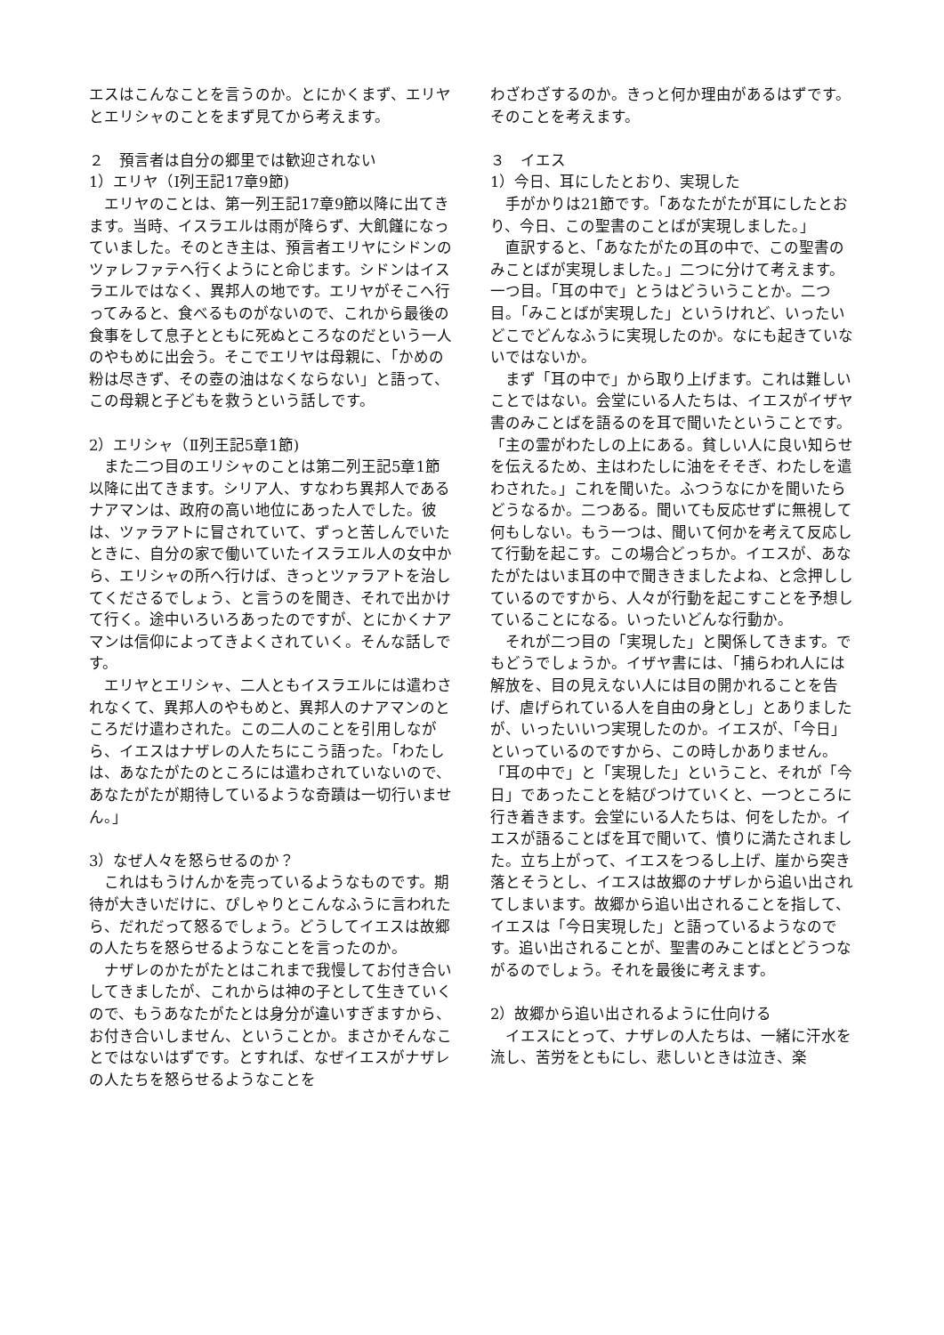エスはこんなことを言うのか。とにかくまず、エリヤとエリシャのことをまず見てから考えます。
２　預言者は自分の郷里では歓迎されない
1）エリヤ（Ⅰ列王記17章9節)
　エリヤのことは、第一列王記17章9節以降に出てきます。当時、イスラエルは雨が降らず、大飢饉になっていました。そのとき主は、預言者エリヤにシドンのツァレファテへ行くようにと命じます。シドンはイスラエルではなく、異邦人の地です。エリヤがそこへ行ってみると、食べるものがないので、これから最後の食事をして息子とともに死ぬところなのだという一人のやもめに出会う。そこでエリヤは母親に、「かめの粉は尽きず、その壺の油はなくならない」と語って、この母親と子どもを救うという話しです。
2）エリシャ（Ⅱ列王記5章1節)
　また二つ目のエリシャのことは第二列王記5章1節以降に出てきます。シリア人、すなわち異邦人であるナアマンは、政府の高い地位にあった人でした。彼は、ツァラアトに冒されていて、ずっと苦しんでいたときに、自分の家で働いていたイスラエル人の女中から、エリシャの所へ行けば、きっとツァラアトを治してくださるでしょう、と言うのを聞き、それで出かけて行く。途中いろいろあったのですが、とにかくナアマンは信仰によってきよくされていく。そんな話しです。
　エリヤとエリシャ、二人ともイスラエルには遣わされなくて、異邦人のやもめと、異邦人のナアマンのところだけ遣わされた。この二人のことを引用しながら、イエスはナザレの人たちにこう語った。「わたしは、あなたがたのところには遣わされていないので、あなたがたが期待しているような奇蹟は一切行いません。」
3）なぜ人々を怒らせるのか？
　これはもうけんかを売っているようなものです。期待が大きいだけに、ぴしゃりとこんなふうに言われたら、だれだって怒るでしょう。どうしてイエスは故郷の人たちを怒らせるようなことを言ったのか。
　ナザレのかたがたとはこれまで我慢してお付き合いしてきましたが、これからは神の子として生きていくので、もうあなたがたとは身分が違いすぎますから、お付き合いしません、ということか。まさかそんなことではないはずです。とすれば、なぜイエスがナザレの人たちを怒らせるようなことを
わざわざするのか。きっと何か理由があるはずです。そのことを考えます。
３　イエス
1）今日、耳にしたとおり、実現した
　手がかりは21節です。「あなたがたが耳にしたとおり、今日、この聖書のことばが実現しました。」
　直訳すると、「あなたがたの耳の中で、この聖書のみことばが実現しました。」二つに分けて考えます。一つ目。「耳の中で」とうはどういうことか。二つ目。「みことばが実現した」というけれど、いったいどこでどんなふうに実現したのか。なにも起きていないではないか。
　まず「耳の中で」から取り上げます。これは難しいことではない。会堂にいる人たちは、イエスがイザヤ書のみことばを語るのを耳で聞いたということです。「主の霊がわたしの上にある。貧しい人に良い知らせを伝えるため、主はわたしに油をそそぎ、わたしを遣わされた。」これを聞いた。ふつうなにかを聞いたらどうなるか。二つある。聞いても反応せずに無視して何もしない。もう一つは、聞いて何かを考えて反応して行動を起こす。この場合どっちか。イエスが、あなたがたはいま耳の中で聞ききましたよね、と念押ししているのですから、人々が行動を起こすことを予想していることになる。いったいどんな行動か。
　それが二つ目の「実現した」と関係してきます。でもどうでしょうか。イザヤ書には、「捕らわれ人には解放を、目の見えない人には目の開かれることを告げ、虐げられている人を自由の身とし」とありましたが、いったいいつ実現したのか。イエスが、「今日」といっているのですから、この時しかありません。「耳の中で」と「実現した」ということ、それが「今日」であったことを結びつけていくと、一つところに行き着きます。会堂にいる人たちは、何をしたか。イエスが語ることばを耳で聞いて、憤りに満たされました。立ち上がって、イエスをつるし上げ、崖から突き落とそうとし、イエスは故郷のナザレから追い出されてしまいます。故郷から追い出されることを指して、イエスは「今日実現した」と語っているようなのです。追い出されることが、聖書のみことばとどうつながるのでしょう。それを最後に考えます。
2）故郷から追い出されるように仕向ける
　イエスにとって、ナザレの人たちは、一緒に汗水を流し、苦労をともにし、悲しいときは泣き、楽